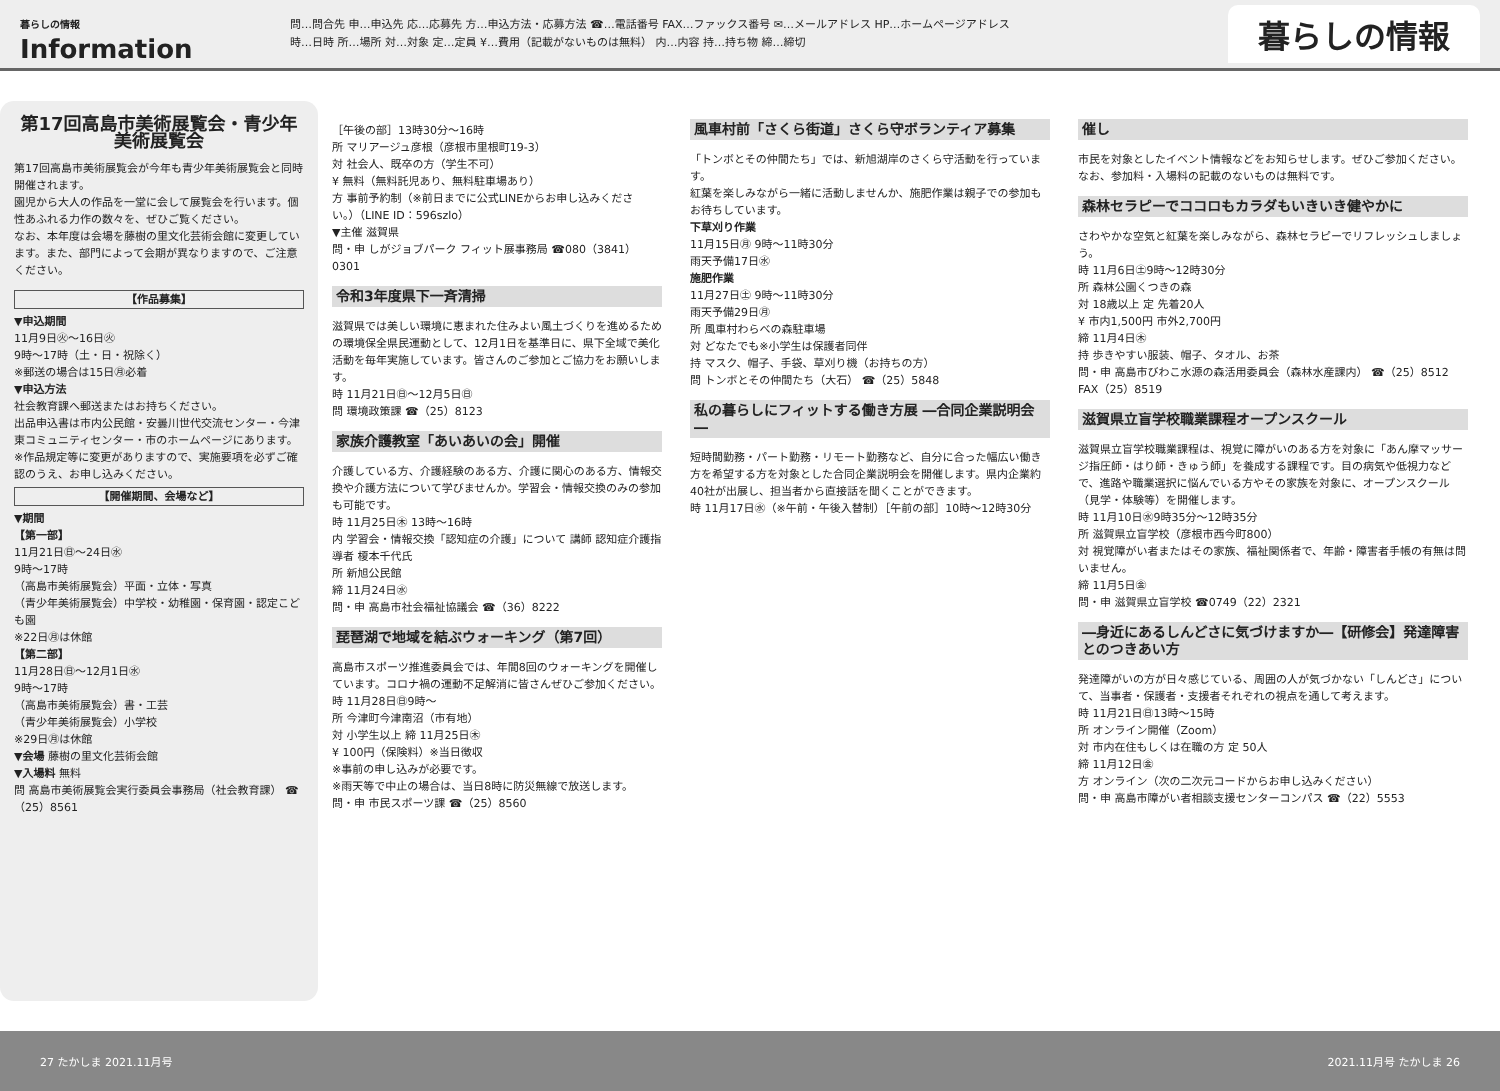暮らしの情報
Information
問…問合先 申…申込先 応…応募先 方…申込方法・応募方法 ☎…電話番号 FAX…ファックス番号 ✉…メールアドレス HP…ホームページアドレス
時…日時 所…場所 対…対象 定…定員 ¥…費用（記載がないものは無料） 内…内容 持…持ち物 締…締切
暮らしの情報
第17回高島市美術展覧会・青少年美術展覧会
第17回高島市美術展覧会が今年も青少年美術展覧会と同時開催されます。
園児から大人の作品を一堂に会して展覧会を行います。個性あふれる力作の数々を、ぜひご覧ください。
なお、本年度は会場を藤樹の里文化芸術会館に変更しています。また、部門によって会期が異なりますので、ご注意ください。
【作品募集】
▼申込期間
11月9日㊋～16日㊋
9時～17時（土・日・祝除く）
※郵送の場合は15日㊊必着
▼申込方法
社会教育課へ郵送またはお持ちください。
出品申込書は市内公民館・安曇川世代交流センター・今津東コミュニティセンター・市のホームページにあります。
※作品規定等に変更がありますので、実施要項を必ずご確認のうえ、お申し込みください。
【開催期間、会場など】
▼期間
【第一部】
11月21日㊐～24日㊌
9時～17時
（高島市美術展覧会）平面・立体・写真
（青少年美術展覧会）中学校・幼稚園・保育園・認定こども園
※22日㊊は休館
【第二部】
11月28日㊐～12月1日㊌
9時～17時
（高島市美術展覧会）書・工芸
（青少年美術展覧会）小学校
※29日㊊は休館
▼会場 藤樹の里文化芸術会館
▼入場料 無料
問 高島市美術展覧会実行委員会事務局（社会教育課） ☎（25）8561
［午後の部］13時30分～16時
所 マリアージュ彦根（彦根市里根町19-3）
対 社会人、既卒の方（学生不可）
¥ 無料（無料託児あり、無料駐車場あり）
方 事前予約制（※前日までに公式LINEからお申し込みください。）（LINE ID：596szlo）
▼主催 滋賀県
問・申 しがジョブパーク フィット展事務局 ☎080（3841）0301
令和3年度県下一斉清掃
滋賀県では美しい環境に恵まれた住みよい風土づくりを進めるための環境保全県民運動として、12月1日を基準日に、県下全域で美化活動を毎年実施しています。皆さんのご参加とご協力をお願いします。
時 11月21日㊐～12月5日㊐
問 環境政策課 ☎（25）8123
家族介護教室「あいあいの会」開催
介護している方、介護経験のある方、介護に関心のある方、情報交換や介護方法について学びませんか。学習会・情報交換のみの参加も可能です。
時 11月25日㊍ 13時～16時
内 学習会・情報交換「認知症の介護」について 講師 認知症介護指導者 榎本千代氏
所 新旭公民館
締 11月24日㊌
問・申 高島市社会福祉協議会 ☎（36）8222
琵琶湖で地域を結ぶウォーキング（第7回）
高島市スポーツ推進委員会では、年間8回のウォーキングを開催しています。コロナ禍の運動不足解消に皆さんぜひご参加ください。
時 11月28日㊐9時～
所 今津町今津南沼（市有地）
対 小学生以上 締 11月25日㊍
¥ 100円（保険料）※当日徴収
※事前の申し込みが必要です。
※雨天等で中止の場合は、当日8時に防災無線で放送します。
問・申 市民スポーツ課 ☎（25）8560
風車村前「さくら街道」さくら守ボランティア募集
「トンボとその仲間たち」では、新旭湖岸のさくら守活動を行っています。
紅葉を楽しみながら一緒に活動しませんか、施肥作業は親子での参加もお待ちしています。
下草刈り作業
11月15日㊊ 9時～11時30分
雨天予備17日㊌
施肥作業
11月27日㊏ 9時～11時30分
雨天予備29日㊊
所 風車村わらべの森駐車場
対 どなたでも※小学生は保護者同伴
持 マスク、帽子、手袋、草刈り機（お持ちの方）
問 トンボとその仲間たち（大石） ☎（25）5848
私の暮らしにフィットする働き方展 ―合同企業説明会―
短時間勤務・パート勤務・リモート勤務など、自分に合った幅広い働き方を希望する方を対象とした合同企業説明会を開催します。県内企業約40社が出展し、担当者から直接話を聞くことができます。
時 11月17日㊌（※午前・午後入替制）［午前の部］10時～12時30分
催し
市民を対象としたイベント情報などをお知らせします。ぜひご参加ください。なお、参加料・入場料の記載のないものは無料です。
森林セラピーでココロもカラダもいきいき健やかに
さわやかな空気と紅葉を楽しみながら、森林セラピーでリフレッシュしましょう。
時 11月6日㊏9時～12時30分
所 森林公園くつきの森
対 18歳以上 定 先着20人
¥ 市内1,500円 市外2,700円
締 11月4日㊍
持 歩きやすい服装、帽子、タオル、お茶
問・申 高島市びわこ水源の森活用委員会（森林水産課内） ☎（25）8512 FAX（25）8519
滋賀県立盲学校職業課程オープンスクール
滋賀県立盲学校職業課程は、視覚に障がいのある方を対象に「あん摩マッサージ指圧師・はり師・きゅう師」を養成する課程です。目の病気や低視力などで、進路や職業選択に悩んでいる方やその家族を対象に、オープンスクール（見学・体験等）を開催します。
時 11月10日㊌9時35分～12時35分
所 滋賀県立盲学校（彦根市西今町800）
対 視覚障がい者またはその家族、福祉関係者で、年齢・障害者手帳の有無は問いません。
締 11月5日㊎
問・申 滋賀県立盲学校 ☎0749（22）2321
―身近にあるしんどさに気づけますか―【研修会】発達障害とのつきあい方
発達障がいの方が日々感じている、周囲の人が気づかない「しんどさ」について、当事者・保護者・支援者それぞれの視点を通して考えます。
時 11月21日㊐13時～15時
所 オンライン開催（Zoom）
対 市内在住もしくは在職の方 定 50人
締 11月12日㊎
方 オンライン（次の二次元コードからお申し込みください）
問・申 高島市障がい者相談支援センターコンパス ☎（22）5553
27 たかしま 2021.11月号 2021.11月号 たかしま 26